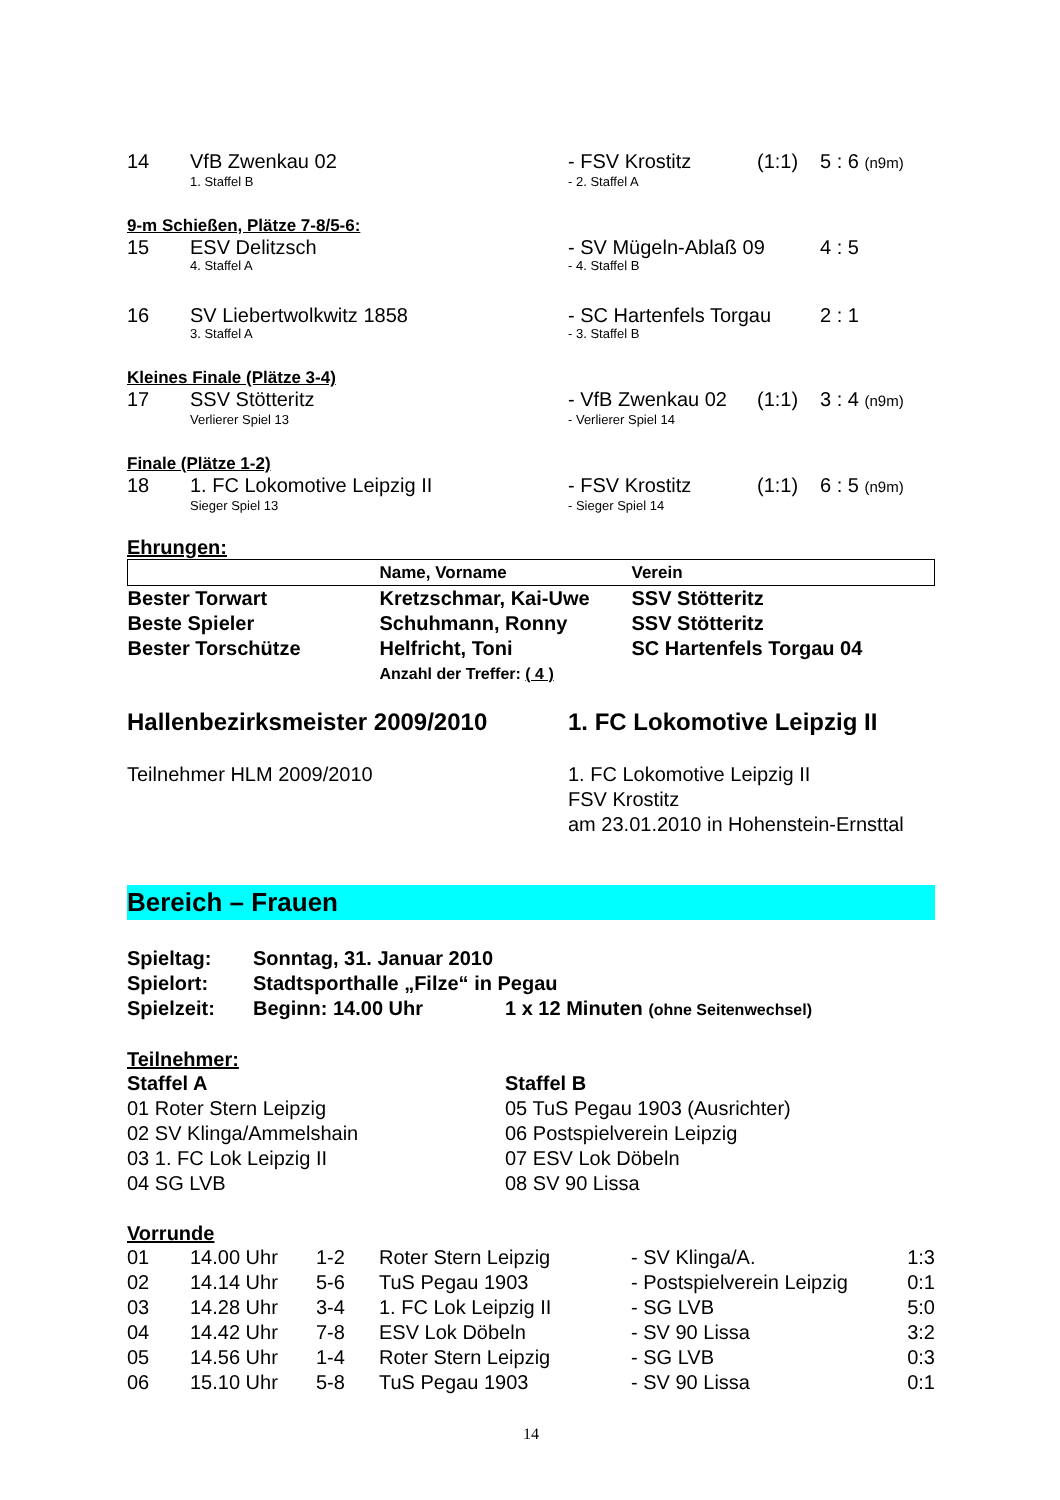| 14 | VfB Zwenkau 02 | - FSV Krostitz | (1:1) | 5 : 6 (n9m) |
| | 1. Staffel B | - 2. Staffel A | | |
9-m Schießen, Plätze 7-8/5-6:
| 15 | ESV Delitzsch | - SV Mügeln-Ablaß 09 | 4 : 5 |
| | 4. Staffel A | - 4. Staffel B | |
| 16 | SV Liebertwolkwitz 1858 | - SC Hartenfels Torgau | 2 : 1 |
| | 3. Staffel A | - 3. Staffel B | |
Kleines Finale (Plätze 3-4)
| 17 | SSV Stötteritz | - VfB Zwenkau 02 | (1:1) | 3 : 4 (n9m) |
| | Verlierer Spiel 13 | - Verlierer Spiel 14 | | |
Finale (Plätze 1-2)
| 18 | 1. FC Lokomotive Leipzig II | - FSV Krostitz | (1:1) | 6 : 5 (n9m) |
| | Sieger Spiel 13 | - Sieger Spiel 14 | | |
Ehrungen:
| | Name, Vorname | Verein |
| --- | --- | --- |
| Bester Torwart | Kretzschmar, Kai-Uwe | SSV Stötteritz |
| Beste Spieler | Schuhmann, Ronny | SSV Stötteritz |
| Bester Torschütze | Helfricht, Toni | SC Hartenfels Torgau 04 |
| | Anzahl der Treffer: ( 4 ) | |
| Hallenbezirksmeister 2009/2010 | 1. FC Lokomotive Leipzig II |
| Teilnehmer HLM 2009/2010 | 1. FC Lokomotive Leipzig II FSV Krostitz am 23.01.2010 in Hohenstein-Ernsttal |
Bereich – Frauen
| Spieltag: | Sonntag, 31. Januar 2010 | |
| Spielort: | Stadtsporthalle „Filze“ in Pegau | |
| Spielzeit: | Beginn: 14.00 Uhr | 1 x 12 Minuten (ohne Seitenwechsel) |
Teilnehmer:
| Staffel A | Staffel B |
| 01 Roter Stern Leipzig | 05 TuS Pegau 1903 (Ausrichter) |
| 02 SV Klinga/Ammelshain | 06 Postspielverein Leipzig |
| 03 1. FC Lok Leipzig II | 07 ESV Lok Döbeln |
| 04 SG LVB | 08 SV 90 Lissa |
Vorrunde
| 01 | 14.00 Uhr | 1-2 | Roter Stern Leipzig | - SV Klinga/A. | 1:3 |
| 02 | 14.14 Uhr | 5-6 | TuS Pegau 1903 | - Postspielverein Leipzig | 0:1 |
| 03 | 14.28 Uhr | 3-4 | 1. FC Lok Leipzig II | - SG LVB | 5:0 |
| 04 | 14.42 Uhr | 7-8 | ESV Lok Döbeln | - SV 90 Lissa | 3:2 |
| 05 | 14.56 Uhr | 1-4 | Roter Stern Leipzig | - SG LVB | 0:3 |
| 06 | 15.10 Uhr | 5-8 | TuS Pegau 1903 | - SV 90 Lissa | 0:1 |
14